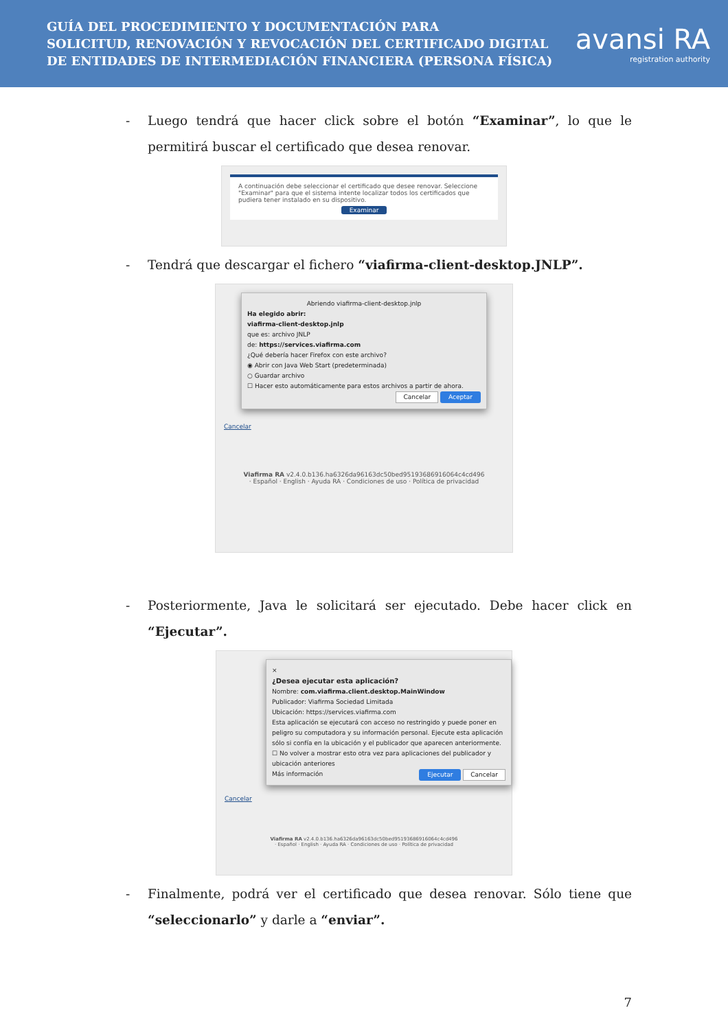GUÍA DEL PROCEDIMIENTO Y DOCUMENTACIÓN PARA
SOLICITUD, RENOVACIÓN Y REVOCACIÓN DEL CERTIFICADO DIGITAL
DE ENTIDADES DE INTERMEDIACIÓN FINANCIERA (PERSONA FÍSICA)
avansi RA
registration authority
- Luego tendrá que hacer click sobre el botón “Examinar”, lo que le permitirá buscar el certificado que desea renovar.
A continuación debe seleccionar el certificado que desee renovar. Seleccione "Examinar" para que el sistema intente localizar todos los certificados que pudiera tener instalado en su dispositivo.
Examinar
- Tendrá que descargar el fichero “viafirma-client-desktop.JNLP”.
Abriendo viafirma-client-desktop.jnlp
Ha elegido abrir:
viafirma-client-desktop.jnlp
que es: archivo JNLP
de: https://services.viafirma.com
¿Qué debería hacer Firefox con este archivo?
◉ Abrir con Java Web Start (predeterminada)
○ Guardar archivo
☐ Hacer esto automáticamente para estos archivos a partir de ahora.
Cancelar Aceptar
Cancelar
Viafirma RA v2.4.0.b136.ha6326da96163dc50bed95193686916064c4cd496
· Español · English · Ayuda RA · Condiciones de uso · Política de privacidad
- Posteriormente, Java le solicitará ser ejecutado. Debe hacer click en “Ejecutar”.
×
¿Desea ejecutar esta aplicación?
Nombre: com.viafirma.client.desktop.MainWindow
Publicador: Viafirma Sociedad Limitada
Ubicación: https://services.viafirma.com
Esta aplicación se ejecutará con acceso no restringido y puede poner en peligro su computadora y su información personal. Ejecute esta aplicación sólo si confía en la ubicación y el publicador que aparecen anteriormente.
☐ No volver a mostrar esto otra vez para aplicaciones del publicador y ubicación anteriores
Más información Ejecutar Cancelar
Cancelar
Viafirma RA v2.4.0.b136.ha6326da96163dc50bed95193686916064c4cd496
· Español · English · Ayuda RA · Condiciones de uso · Política de privacidad
- Finalmente, podrá ver el certificado que desea renovar. Sólo tiene que “seleccionarlo” y darle a “enviar”.
7